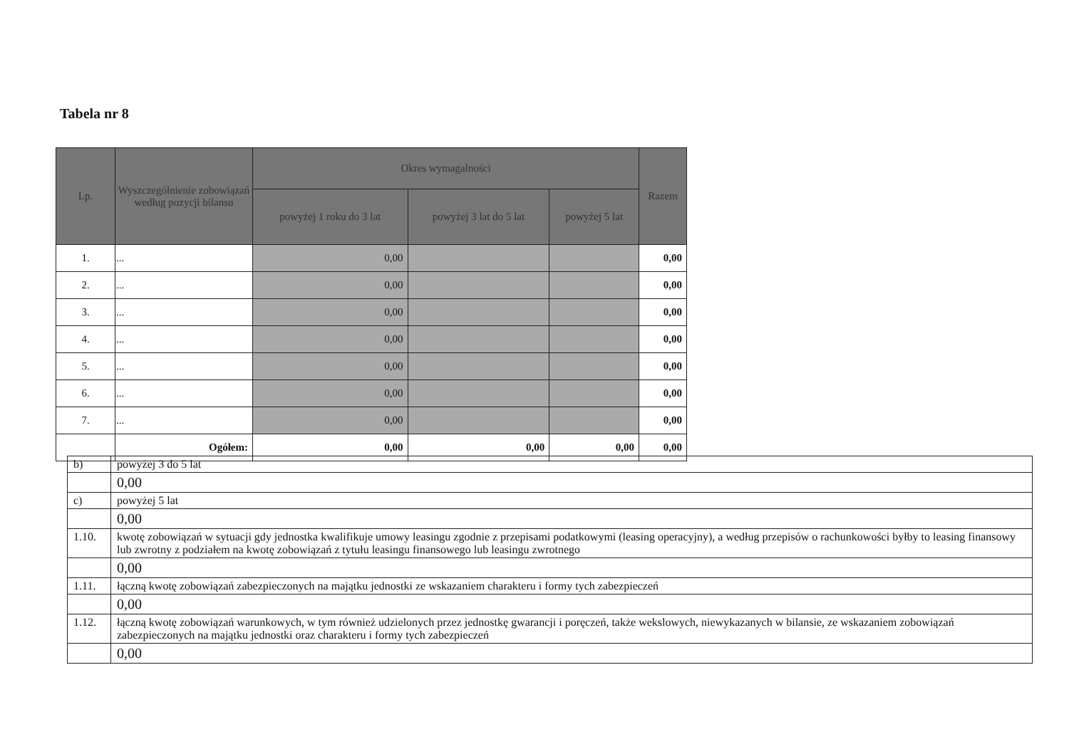Tabela nr 8
| Lp. | Wyszczególnienie zobowiązań według pozycji bilansu | Okres wymagalności | | | Razem |
| --- | --- | --- | --- | --- | --- |
| | | powyżej 1 roku do 3 lat | powyżej 3 lat do 5 lat | powyżej 5 lat | |
| 1. | ... | 0,00 | | | 0,00 |
| 2. | ... | 0,00 | | | 0,00 |
| 3. | ... | 0,00 | | | 0,00 |
| 4. | ... | 0,00 | | | 0,00 |
| 5. | ... | 0,00 | | | 0,00 |
| 6. | ... | 0,00 | | | 0,00 |
| 7. | ... | 0,00 | | | 0,00 |
| | Ogółem: | 0,00 | 0,00 | 0,00 | 0,00 |
| b) | powyżej 3 do 5 lat |
| | 0,00 |
| c) | powyżej 5 lat |
| | 0,00 |
| 1.10. | kwotę zobowiązań w sytuacji gdy jednostka kwalifikuje umowy leasingu zgodnie z przepisami podatkowymi (leasing operacyjny), a według przepisów o rachunkowości byłby to leasing finansowy lub zwrotny z podziałem na kwotę zobowiązań z tytułu leasingu finansowego lub leasingu zwrotnego |
| | 0,00 |
| 1.11. | łączną kwotę zobowiązań zabezpieczonych na majątku jednostki ze wskazaniem charakteru i formy tych zabezpieczeń |
| | 0,00 |
| 1.12. | łączną kwotę zobowiązań warunkowych, w tym również udzielonych przez jednostkę gwarancji i poręczeń, także wekslowych, niewykazanych w bilansie, ze wskazaniem zobowiązań zabezpieczonych na majątku jednostki oraz charakteru i formy tych zabezpieczeń |
| | 0,00 |